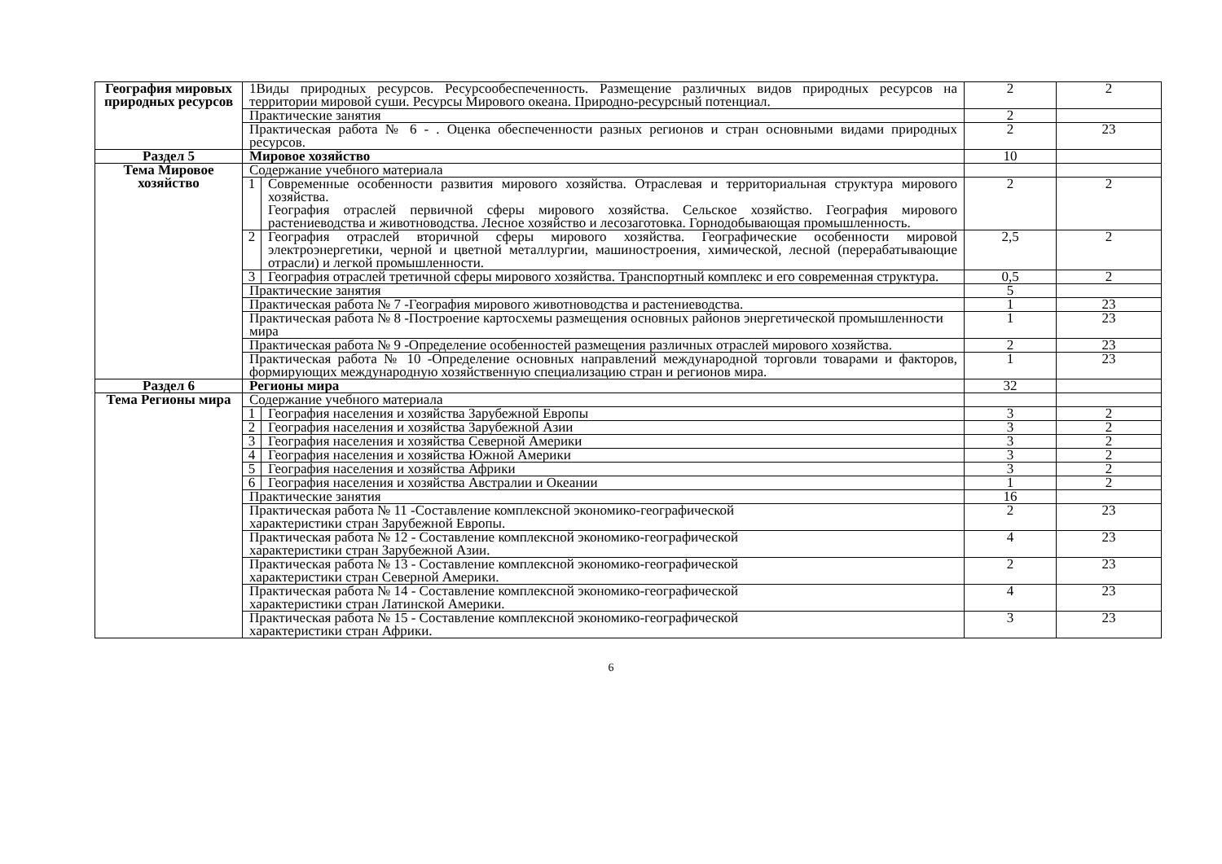| География мировых природных ресурсов | 1Виды природных ресурсов. Ресурсообеспеченность. Размещение различных видов природных ресурсов на территории мировой суши. Ресурсы Мирового океана. Природно-ресурсный потенциал. | | 2 | 2 |
| | Практические занятия | | 2 | |
| | Практическая работа № 6 - . Оценка обеспеченности разных регионов и стран основными видами природных ресурсов. | | 2 | 23 |
| Раздел 5 | Мировое хозяйство | | 10 | |
| Тема Мировое хозяйство | Содержание учебного материала | | | |
| | 1 | Современные особенности развития мирового хозяйства. Отраслевая и территориальная структура мирового хозяйства. География отраслей первичной сферы мирового хозяйства. Сельское хозяйство. География мирового растениеводства и животноводства. Лесное хозяйство и лесозаготовка. Горнодобывающая промышленность. | 2 | 2 |
| | 2 | География отраслей вторичной сферы мирового хозяйства. Географические особенности мировой электроэнергетики, черной и цветной металлургии, машиностроения, химической, лесной (перерабатывающие отрасли) и легкой промышленности. | 2,5 | 2 |
| | 3 | География отраслей третичной сферы мирового хозяйства. Транспортный комплекс и его современная структура. | 0,5 | 2 |
| | Практические занятия | | 5 | |
| | Практическая работа № 7 -География мирового животноводства и растениеводства. | | 1 | 23 |
| | Практическая работа № 8 -Построение картосхемы размещения основных районов энергетической промышленности мира | | 1 | 23 |
| | Практическая работа № 9 -Определение особенностей размещения различных отраслей мирового хозяйства. | | 2 | 23 |
| | Практическая работа № 10 -Определение основных направлений международной торговли товарами и факторов, формирующих международную хозяйственную специализацию стран и регионов мира. | | 1 | 23 |
| Раздел 6 | Регионы мира | | 32 | |
| Тема Регионы мира | Содержание учебного материала | | | |
| | 1 | География населения и хозяйства Зарубежной Европы | 3 | 2 |
| | 2 | География населения и хозяйства Зарубежной Азии | 3 | 2 |
| | 3 | География населения и хозяйства Северной Америки | 3 | 2 |
| | 4 | География населения и хозяйства Южной Америки | 3 | 2 |
| | 5 | География населения и хозяйства Африки | 3 | 2 |
| | 6 | География населения и хозяйства Австралии и Океании | 1 | 2 |
| | Практические занятия | | 16 | |
| | Практическая работа № 11 -Составление комплексной экономико-географической характеристики стран Зарубежной Европы. | | 2 | 23 |
| | Практическая работа № 12 - Составление комплексной экономико-географической характеристики стран Зарубежной Азии. | | 4 | 23 |
| | Практическая работа № 13 - Составление комплексной экономико-географической характеристики стран Северной Америки. | | 2 | 23 |
| | Практическая работа № 14 - Составление комплексной экономико-географической характеристики стран Латинской Америки. | | 4 | 23 |
| | Практическая работа № 15 - Составление комплексной экономико-географической характеристики стран Африки. | | 3 | 23 |
6